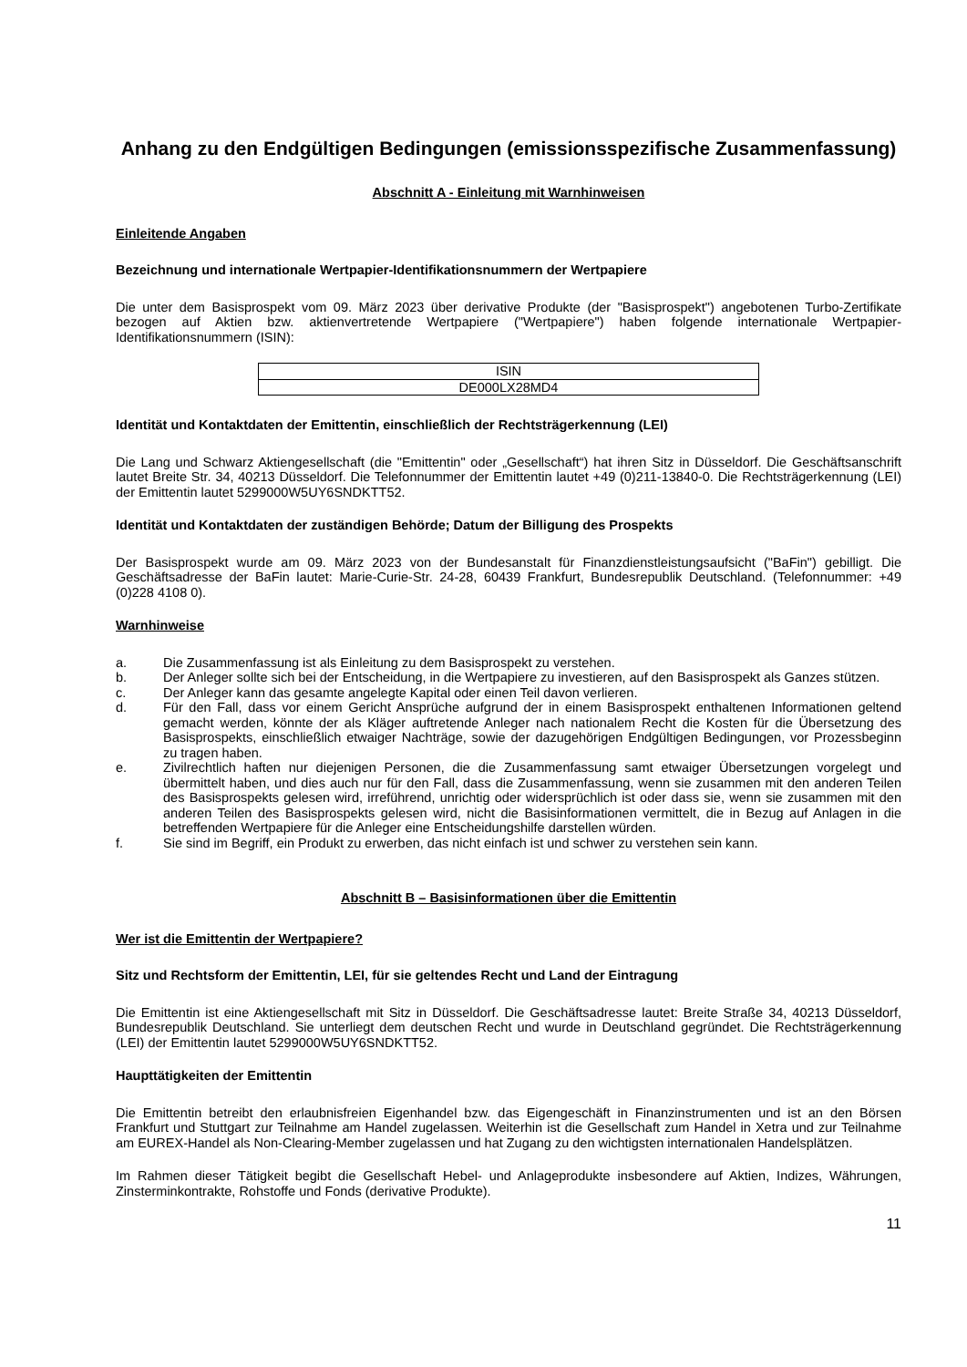Anhang zu den Endgültigen Bedingungen (emissionsspezifische Zusammenfassung)
Abschnitt A - Einleitung mit Warnhinweisen
Einleitende Angaben
Bezeichnung und internationale Wertpapier-Identifikationsnummern der Wertpapiere
Die unter dem Basisprospekt vom 09. März 2023 über derivative Produkte (der "Basisprospekt") angebotenen Turbo-Zertifikate bezogen auf Aktien bzw. aktienvertretende Wertpapiere ("Wertpapiere") haben folgende internationale Wertpapier-Identifikationsnummern (ISIN):
| ISIN |
| DE000LX28MD4 |
Identität und Kontaktdaten der Emittentin, einschließlich der Rechtsträgerkennung (LEI)
Die Lang und Schwarz Aktiengesellschaft (die "Emittentin" oder „Gesellschaft“) hat ihren Sitz in Düsseldorf. Die Geschäftsanschrift lautet Breite Str. 34, 40213 Düsseldorf. Die Telefonnummer der Emittentin lautet +49 (0)211-13840-0. Die Rechtsträgerkennung (LEI) der Emittentin lautet 5299000W5UY6SNDKTT52.
Identität und Kontaktdaten der zuständigen Behörde; Datum der Billigung des Prospekts
Der Basisprospekt wurde am 09. März 2023 von der Bundesanstalt für Finanzdienstleistungsaufsicht ("BaFin") gebilligt. Die Geschäftsadresse der BaFin lautet: Marie-Curie-Str. 24-28, 60439 Frankfurt, Bundesrepublik Deutschland. (Telefonnummer: +49 (0)228 4108 0).
Warnhinweise
a. Die Zusammenfassung ist als Einleitung zu dem Basisprospekt zu verstehen.
b. Der Anleger sollte sich bei der Entscheidung, in die Wertpapiere zu investieren, auf den Basisprospekt als Ganzes stützen.
c. Der Anleger kann das gesamte angelegte Kapital oder einen Teil davon verlieren.
d. Für den Fall, dass vor einem Gericht Ansprüche aufgrund der in einem Basisprospekt enthaltenen Informationen geltend gemacht werden, könnte der als Kläger auftretende Anleger nach nationalem Recht die Kosten für die Übersetzung des Basisprospekts, einschließlich etwaiger Nachträge, sowie der dazugehörigen Endgültigen Bedingungen, vor Prozessbeginn zu tragen haben.
e. Zivilrechtlich haften nur diejenigen Personen, die die Zusammenfassung samt etwaiger Übersetzungen vorgelegt und übermittelt haben, und dies auch nur für den Fall, dass die Zusammenfassung, wenn sie zusammen mit den anderen Teilen des Basisprospekts gelesen wird, irreführend, unrichtig oder widersprüchlich ist oder dass sie, wenn sie zusammen mit den anderen Teilen des Basisprospekts gelesen wird, nicht die Basisinformationen vermittelt, die in Bezug auf Anlagen in die betreffenden Wertpapiere für die Anleger eine Entscheidungshilfe darstellen würden.
f. Sie sind im Begriff, ein Produkt zu erwerben, das nicht einfach ist und schwer zu verstehen sein kann.
Abschnitt B – Basisinformationen über die Emittentin
Wer ist die Emittentin der Wertpapiere?
Sitz und Rechtsform der Emittentin, LEI, für sie geltendes Recht und Land der Eintragung
Die Emittentin ist eine Aktiengesellschaft mit Sitz in Düsseldorf. Die Geschäftsadresse lautet: Breite Straße 34, 40213 Düsseldorf, Bundesrepublik Deutschland. Sie unterliegt dem deutschen Recht und wurde in Deutschland gegründet. Die Rechtsträgerkennung (LEI) der Emittentin lautet 5299000W5UY6SNDKTT52.
Haupttätigkeiten der Emittentin
Die Emittentin betreibt den erlaubnisfreien Eigenhandel bzw. das Eigengeschäft in Finanzinstrumenten und ist an den Börsen Frankfurt und Stuttgart zur Teilnahme am Handel zugelassen. Weiterhin ist die Gesellschaft zum Handel in Xetra und zur Teilnahme am EUREX-Handel als Non-Clearing-Member zugelassen und hat Zugang zu den wichtigsten internationalen Handelsplätzen.
Im Rahmen dieser Tätigkeit begibt die Gesellschaft Hebel- und Anlageprodukte insbesondere auf Aktien, Indizes, Währungen, Zinsterminkontrakte, Rohstoffe und Fonds (derivative Produkte).
11